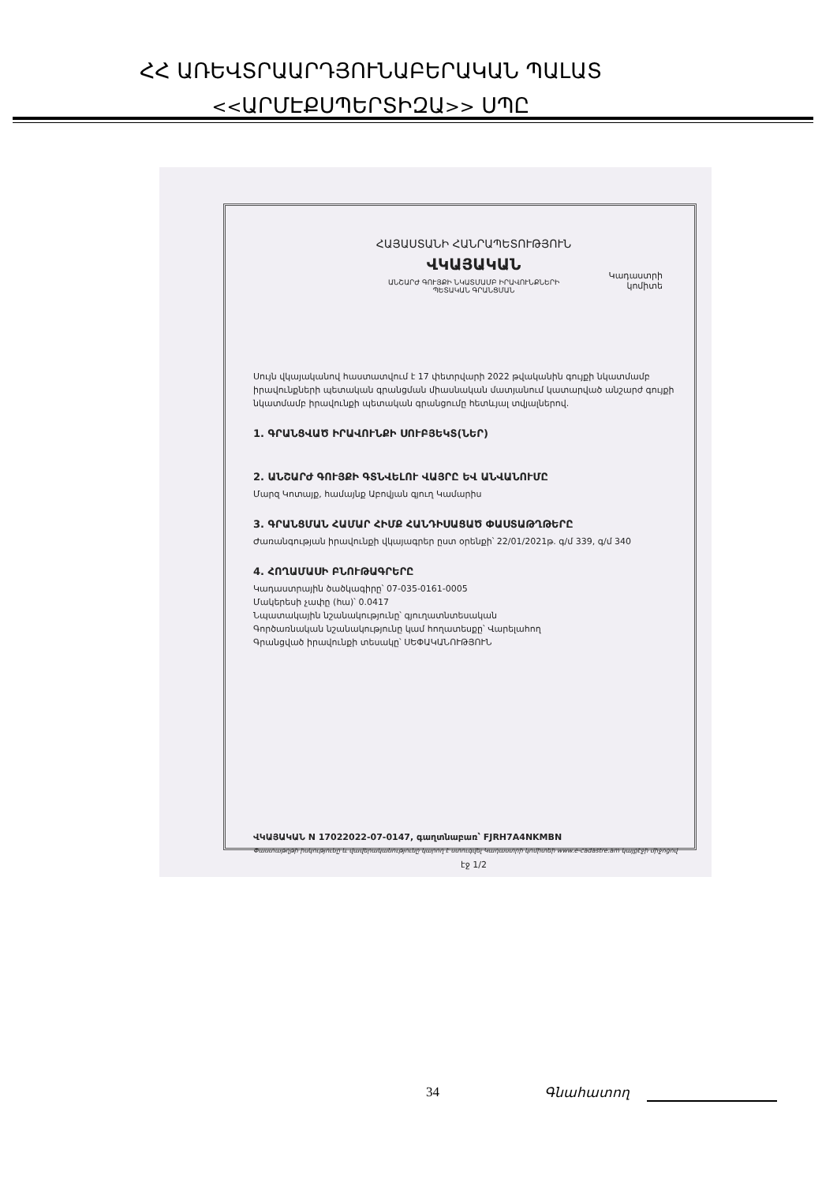ՀՀ ԱՌԵՎՏՐԱԱՐԴՅՈՒՆԱԲԵՐԱԿԱՆ ՊԱԼԱՏ
<<ԱՐՄԷՔՍՊԵՐՏԻԶԱ>> ՍՊԸ
ՀԱՅԱՍՏԱՆԻ ՀԱՆՐԱՊԵՏՈՒԹՅՈՒՆ
ՎԿԱՅԱԿԱՆ
ԱՆՇԱՐԺ ԳՈՒՅՔԻ ՆԿԱՏՄԱՄԲ ԻՐԱՎՈՒՆՔՆԵՐԻ
ՊԵՏԱԿԱՆ ԳՐԱՆՑՄԱՆ
Կադաստրի
կոմիտե
Սույն վկայականով հաստատվում է 17 փետրվարի 2022 թվականին գույքի նկատմամբ իրավունքների պետական գրանցման միասնական մատյանում կատարված անշարժ գույքի նկատմամբ իրավունքի պետական գրանցումը հետևյալ տվյալներով.
1. ԳՐԱՆՑՎԱԾ ԻՐԱՎՈՒՆՔԻ ՍՈՒԲՅԵԿՏ(ՆԵՐ)
2. ԱՆՇԱՐԺ ԳՈՒՅՔԻ ԳՏՆՎԵԼՈՒ ՎԱՅՐԸ ԵՎ ԱՆՎԱՆՈՒՄԸ
Մարզ Կոտայք, համայնք Աբովյան գյուղ Կամարիս
3. ԳՐԱՆՑՄԱՆ ՀԱՄԱՐ ՀԻՄՔ ՀԱՆԴԻՍԱՑԱԾ ՓԱՍՏԱԹՂԹԵՐԸ
Ժառանգության իրավունքի վկայագրեր ըստ օրենքի՝ 22/01/2021թ. գ/մ 339, գ/մ 340
4. ՀՈՂԱՄԱՍԻ ԲՆՈՒԹԱԳՐԵՐԸ
Կադաստրային ծածկագիրը՝ 07-035-0161-0005
Մակերեսի չափը (հա)՝ 0.0417
Նպատակային նշանակությունը՝ գյուղատնտեսական
Գործառնական նշանակությունը կամ հողատեսքը՝ Վարելահող
Գրանցված իրավունքի տեսակը՝ ՍԵՓԱԿԱՆՈՒԹՅՈՒՆ
ՎԿԱՅԱԿԱՆ N 17022022-07-0147, գաղտնաբառ՝ FJRH7A4NKMBN
Փաստաթղթի իսկությունը և վավերականությունը կարող է ստուգվել Կադաստրի կոմիտեի www.e-cadastre.am կայքէջի միջոցով
էջ 1/2
34 Գնահատող